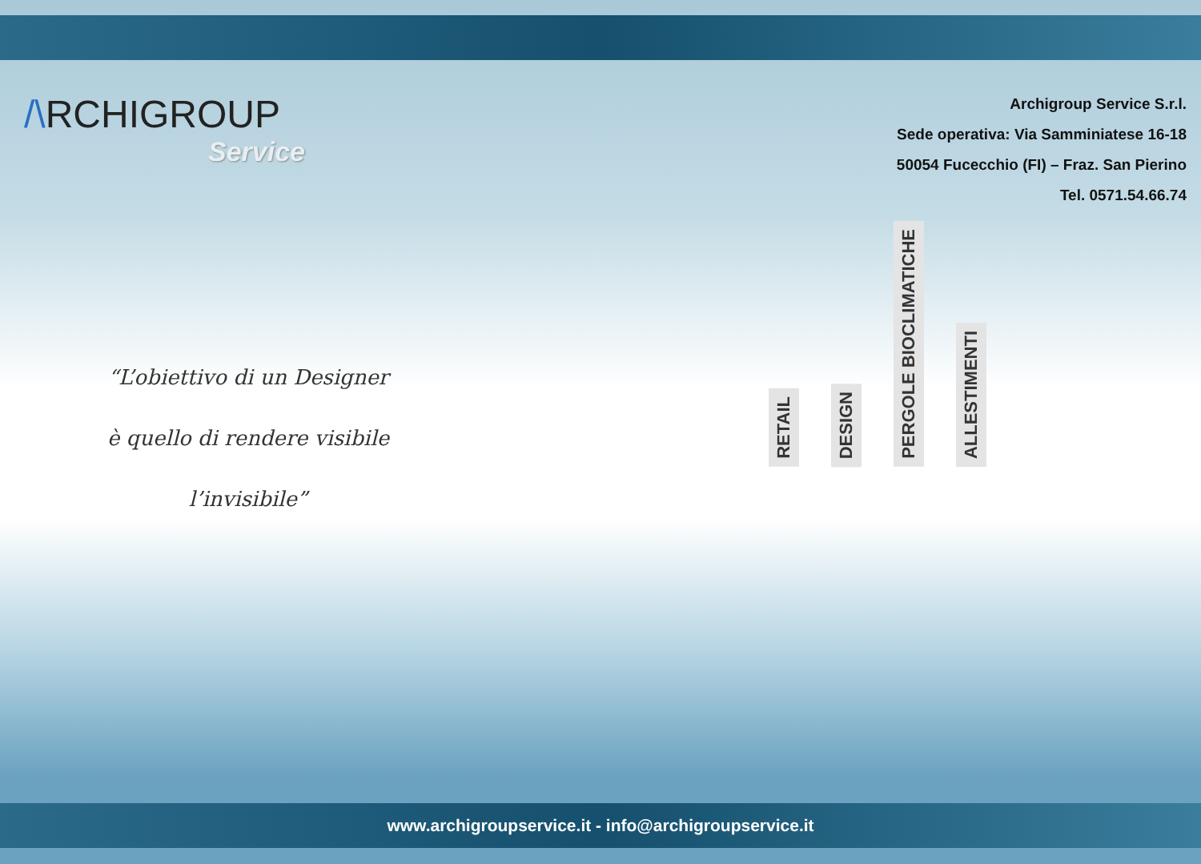/\RCHIGROUP
Service
Archigroup Service S.r.l.
Sede operativa: Via Samminiatese 16-18
50054 Fucecchio (FI) – Fraz. San Pierino
Tel. 0571.54.66.74
“L’obiettivo di un Designer
è quello di rendere visibile
l’invisibile”
RETAIL
DESIGN
PERGOLE BIOCLIMATICHE
ALLESTIMENTI
www.archigroupservice.it - info@archigroupservice.it